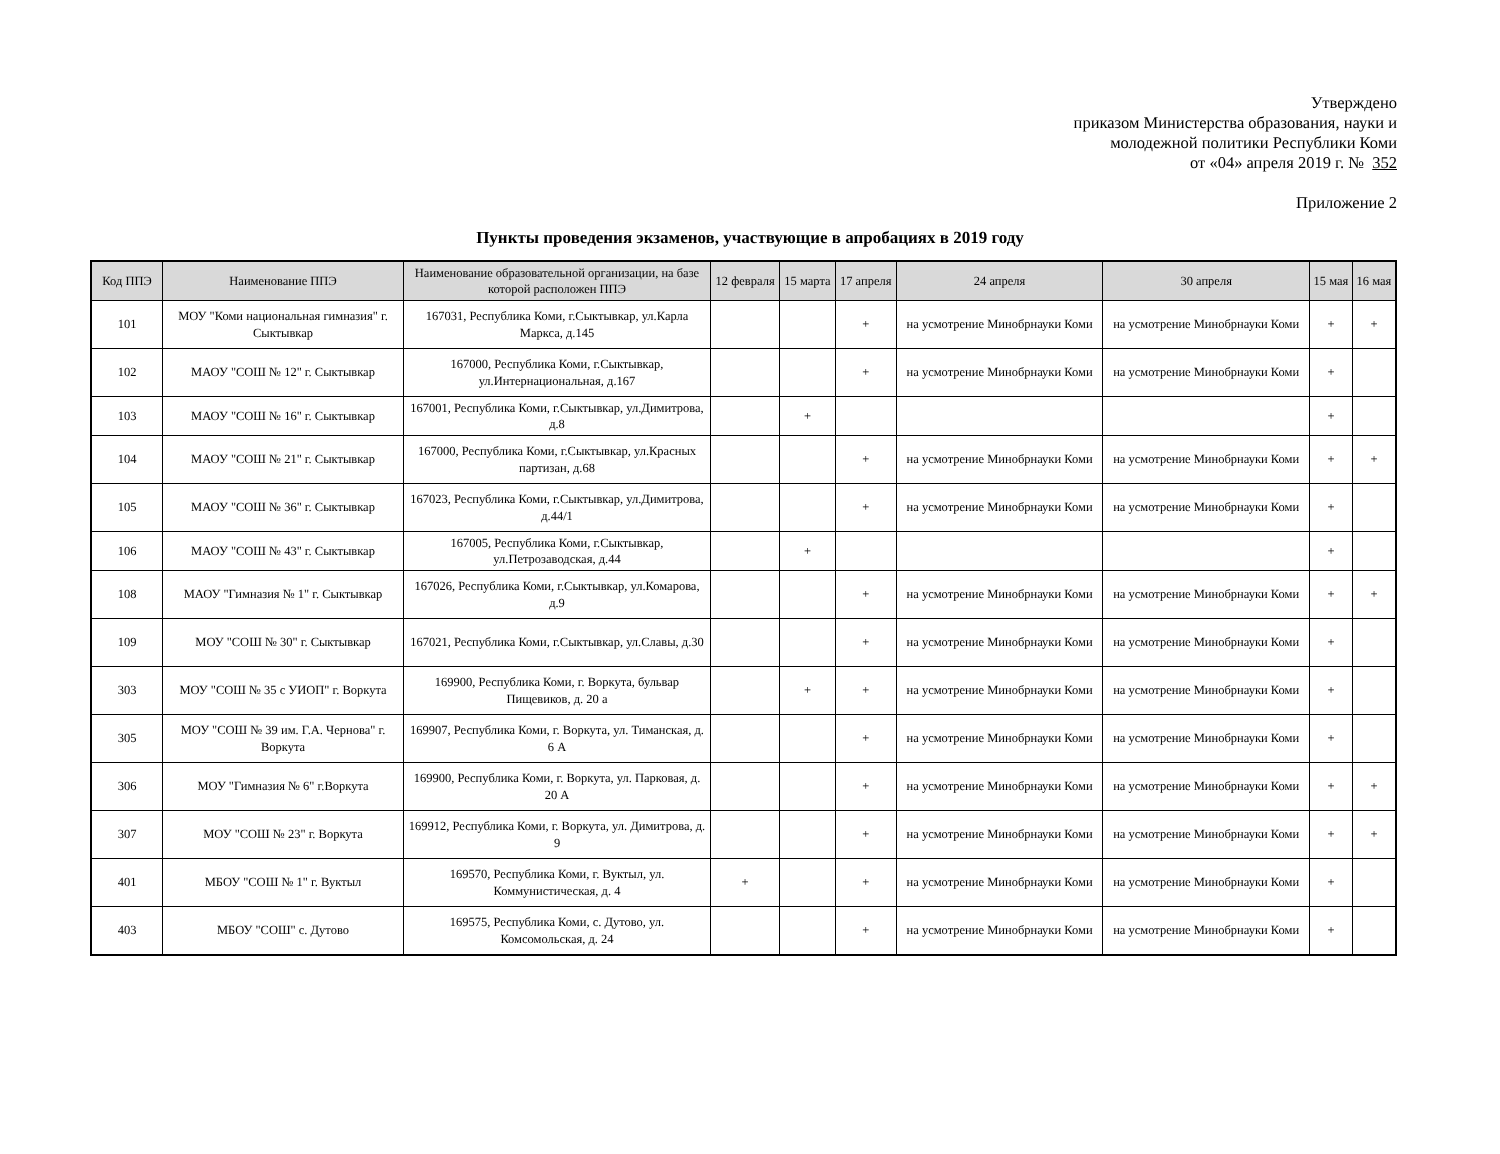Утверждено
приказом Министерства образования, науки и
молодежной политики Республики Коми
от «04» апреля 2019 г. № 352
Приложение 2
Пункты проведения экзаменов, участвующие в апробациях в 2019 году
| Код ППЭ | Наименование ППЭ | Наименование образовательной организации, на базе которой расположен ППЭ | 12 февраля | 15 марта | 17 апреля | 24 апреля | 30 апреля | 15 мая | 16 мая |
| --- | --- | --- | --- | --- | --- | --- | --- | --- | --- |
| 101 | МОУ "Коми национальная гимназия" г. Сыктывкар | 167031, Республика Коми, г.Сыктывкар, ул.Карла Маркса, д.145 | | | + | на усмотрение Минобрнауки Коми | на усмотрение Минобрнауки Коми | + | + |
| 102 | МАОУ "СОШ № 12" г. Сыктывкар | 167000, Республика Коми, г.Сыктывкар, ул.Интернациональная, д.167 | | | + | на усмотрение Минобрнауки Коми | на усмотрение Минобрнауки Коми | + | |
| 103 | МАОУ "СОШ № 16" г. Сыктывкар | 167001, Республика Коми, г.Сыктывкар, ул.Димитрова, д.8 | | + | | | | + | |
| 104 | МАОУ "СОШ № 21" г. Сыктывкар | 167000, Республика Коми, г.Сыктывкар, ул.Красных партизан, д.68 | | | + | на усмотрение Минобрнауки Коми | на усмотрение Минобрнауки Коми | + | + |
| 105 | МАОУ "СОШ № 36" г. Сыктывкар | 167023, Республика Коми, г.Сыктывкар, ул.Димитрова, д.44/1 | | | + | на усмотрение Минобрнауки Коми | на усмотрение Минобрнауки Коми | + | |
| 106 | МАОУ "СОШ № 43" г. Сыктывкар | 167005, Республика Коми, г.Сыктывкар, ул.Петрозаводская, д.44 | | + | | | | + | |
| 108 | МАОУ "Гимназия № 1" г. Сыктывкар | 167026, Республика Коми, г.Сыктывкар, ул.Комарова, д.9 | | | + | на усмотрение Минобрнауки Коми | на усмотрение Минобрнауки Коми | + | + |
| 109 | МОУ "СОШ № 30" г. Сыктывкар | 167021, Республика Коми, г.Сыктывкар, ул.Славы, д.30 | | | + | на усмотрение Минобрнауки Коми | на усмотрение Минобрнауки Коми | + | |
| 303 | МОУ "СОШ № 35 с УИОП" г. Воркута | 169900, Республика Коми, г. Воркута, бульвар Пищевиков, д. 20 а | | + | + | на усмотрение Минобрнауки Коми | на усмотрение Минобрнауки Коми | + | |
| 305 | МОУ "СОШ № 39 им. Г.А. Чернова" г. Воркута | 169907, Республика Коми, г. Воркута, ул. Тиманская, д. 6 А | | | + | на усмотрение Минобрнауки Коми | на усмотрение Минобрнауки Коми | + | |
| 306 | МОУ "Гимназия № 6" г.Воркута | 169900, Республика Коми, г. Воркута, ул. Парковая, д. 20 А | | | + | на усмотрение Минобрнауки Коми | на усмотрение Минобрнауки Коми | + | + |
| 307 | МОУ "СОШ № 23" г. Воркута | 169912, Республика Коми, г. Воркута, ул. Димитрова, д. 9 | | | + | на усмотрение Минобрнауки Коми | на усмотрение Минобрнауки Коми | + | + |
| 401 | МБОУ "СОШ № 1" г. Вуктыл | 169570, Республика Коми, г. Вуктыл, ул. Коммунистическая, д. 4 | + | | + | на усмотрение Минобрнауки Коми | на усмотрение Минобрнауки Коми | + | |
| 403 | МБОУ "СОШ" с. Дутово | 169575, Республика Коми, с. Дутово, ул. Комсомольская, д. 24 | | | + | на усмотрение Минобрнауки Коми | на усмотрение Минобрнауки Коми | + | |